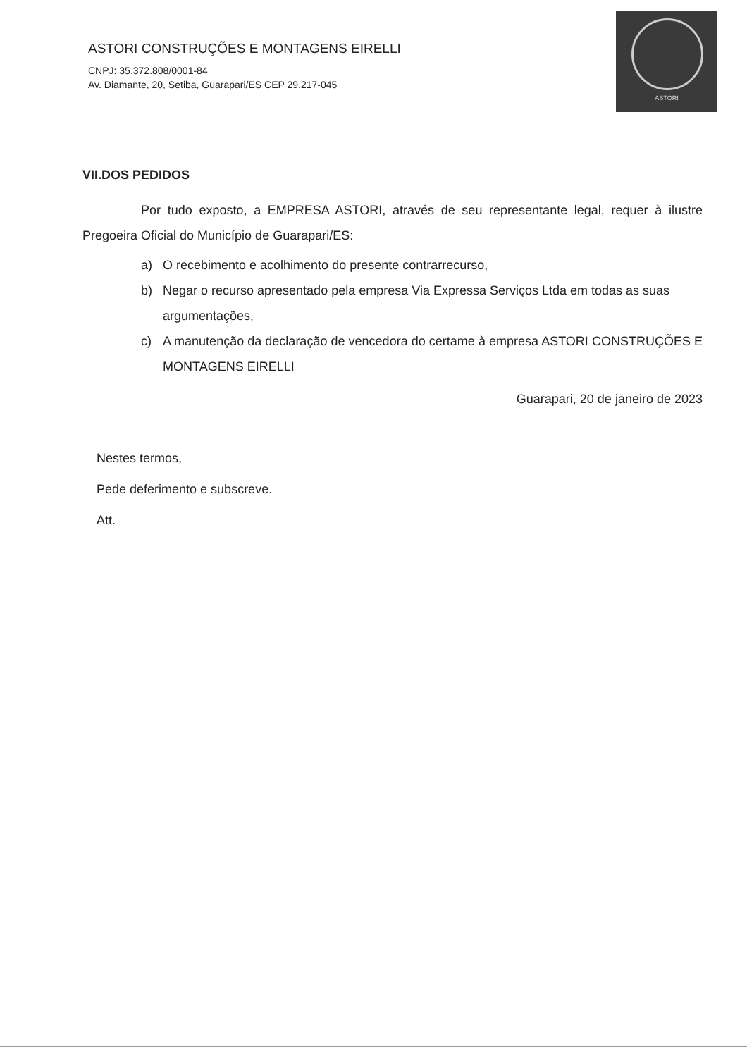ASTORI CONSTRUÇÕES E MONTAGENS EIRELLI
CNPJ: 35.372.808/0001-84
Av. Diamante, 20, Setiba, Guarapari/ES CEP 29.217-045
ASTORI
VII.DOS PEDIDOS
Por tudo exposto, a EMPRESA ASTORI, através de seu representante legal, requer à ilustre Pregoeira Oficial do Município de Guarapari/ES:
a) O recebimento e acolhimento do presente contrarrecurso,
b) Negar o recurso apresentado pela empresa Via Expressa Serviços Ltda em todas as suas argumentações,
c) A manutenção da declaração de vencedora do certame à empresa ASTORI CONSTRUÇÕES E MONTAGENS EIRELLI
Guarapari, 20 de janeiro de 2023
Nestes termos,
Pede deferimento e subscreve.
Att.